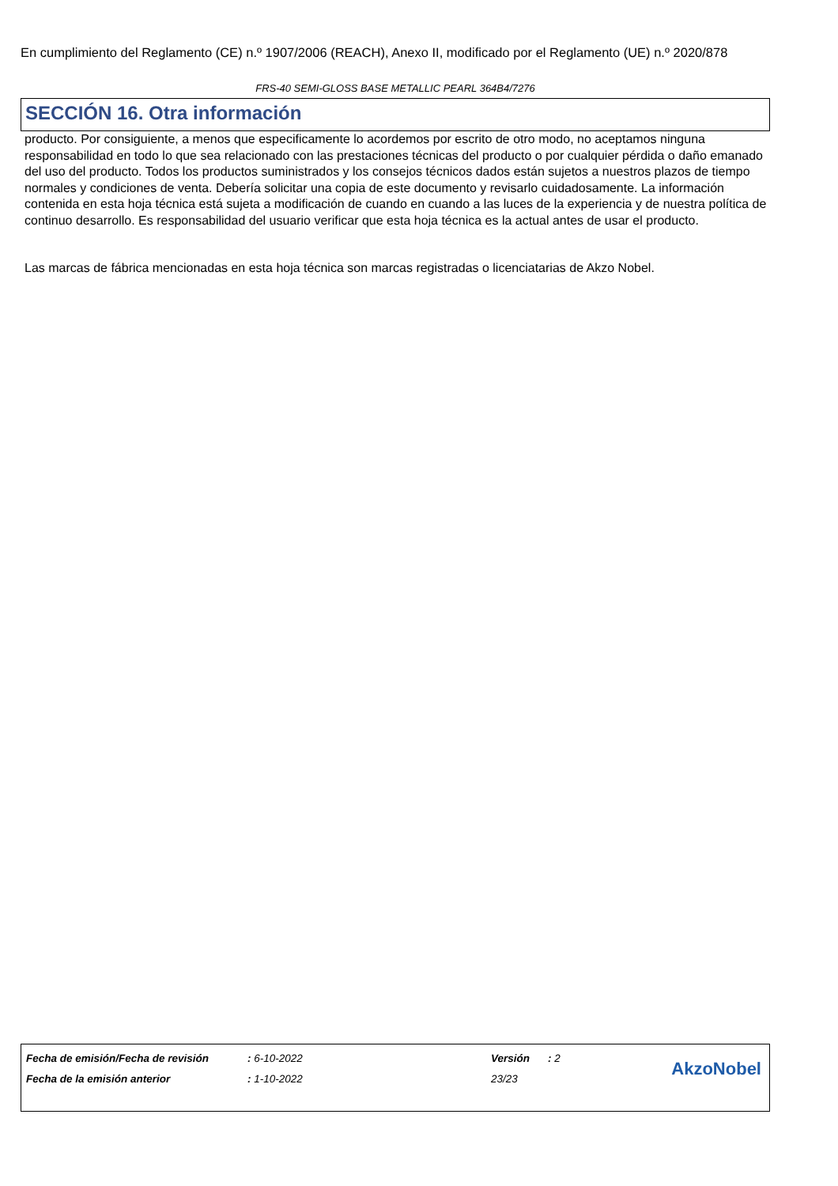En cumplimiento del Reglamento (CE) n.º 1907/2006 (REACH), Anexo II, modificado por el Reglamento (UE) n.º 2020/878
FRS-40 SEMI-GLOSS BASE METALLIC PEARL 364B4/7276
SECCIÓN 16. Otra información
producto. Por consiguiente, a menos que especificamente lo acordemos por escrito de otro modo, no aceptamos ninguna responsabilidad en todo lo que sea relacionado con las prestaciones técnicas del producto o por cualquier pérdida o daño emanado del uso del producto. Todos los productos suministrados y los consejos técnicos dados están sujetos a nuestros plazos de tiempo normales y condiciones de venta. Debería solicitar una copia de este documento y revisarlo cuidadosamente. La información contenida en esta hoja técnica está sujeta a modificación de cuando en cuando a las luces de la experiencia y de nuestra política de continuo desarrollo. Es responsabilidad del usuario verificar que esta hoja técnica es la actual antes de usar el producto.
Las marcas de fábrica mencionadas en esta hoja técnica son marcas registradas o licenciatarias de Akzo Nobel.
| Fecha de emisión/Fecha de revisión | : 6-10-2022 | Versión | : 2 |
| Fecha de la emisión anterior | : 1-10-2022 | 23/23 | |
AkzoNobel